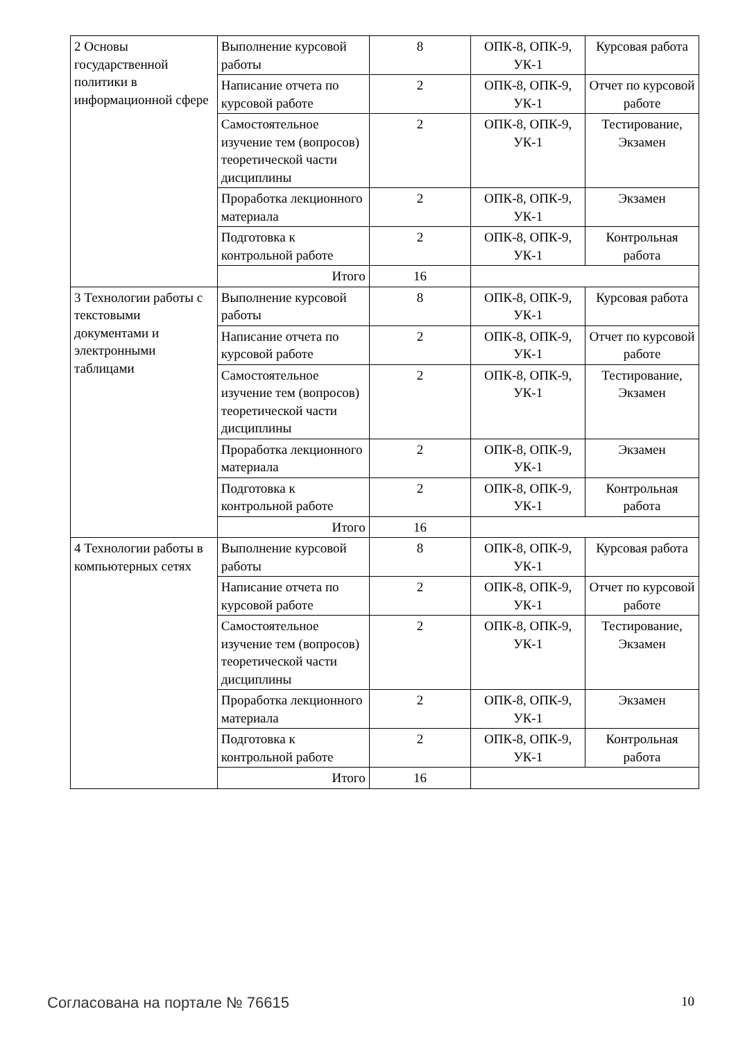| 2 Основы государственной политики в информационной сфере | Выполнение курсовой работы | 8 | ОПК-8, ОПК-9, УК-1 | Курсовая работа |
| | Написание отчета по курсовой работе | 2 | ОПК-8, ОПК-9, УК-1 | Отчет по курсовой работе |
| | Самостоятельное изучение тем (вопросов) теоретической части дисциплины | 2 | ОПК-8, ОПК-9, УК-1 | Тестирование, Экзамен |
| | Проработка лекционного материала | 2 | ОПК-8, ОПК-9, УК-1 | Экзамен |
| | Подготовка к контрольной работе | 2 | ОПК-8, ОПК-9, УК-1 | Контрольная работа |
| | Итого | 16 | | |
| 3 Технологии работы с текстовыми документами и электронными таблицами | Выполнение курсовой работы | 8 | ОПК-8, ОПК-9, УК-1 | Курсовая работа |
| | Написание отчета по курсовой работе | 2 | ОПК-8, ОПК-9, УК-1 | Отчет по курсовой работе |
| | Самостоятельное изучение тем (вопросов) теоретической части дисциплины | 2 | ОПК-8, ОПК-9, УК-1 | Тестирование, Экзамен |
| | Проработка лекционного материала | 2 | ОПК-8, ОПК-9, УК-1 | Экзамен |
| | Подготовка к контрольной работе | 2 | ОПК-8, ОПК-9, УК-1 | Контрольная работа |
| | Итого | 16 | | |
| 4 Технологии работы в компьютерных сетях | Выполнение курсовой работы | 8 | ОПК-8, ОПК-9, УК-1 | Курсовая работа |
| | Написание отчета по курсовой работе | 2 | ОПК-8, ОПК-9, УК-1 | Отчет по курсовой работе |
| | Самостоятельное изучение тем (вопросов) теоретической части дисциплины | 2 | ОПК-8, ОПК-9, УК-1 | Тестирование, Экзамен |
| | Проработка лекционного материала | 2 | ОПК-8, ОПК-9, УК-1 | Экзамен |
| | Подготовка к контрольной работе | 2 | ОПК-8, ОПК-9, УК-1 | Контрольная работа |
| | Итого | 16 | | |
Согласована на портале № 76615 10